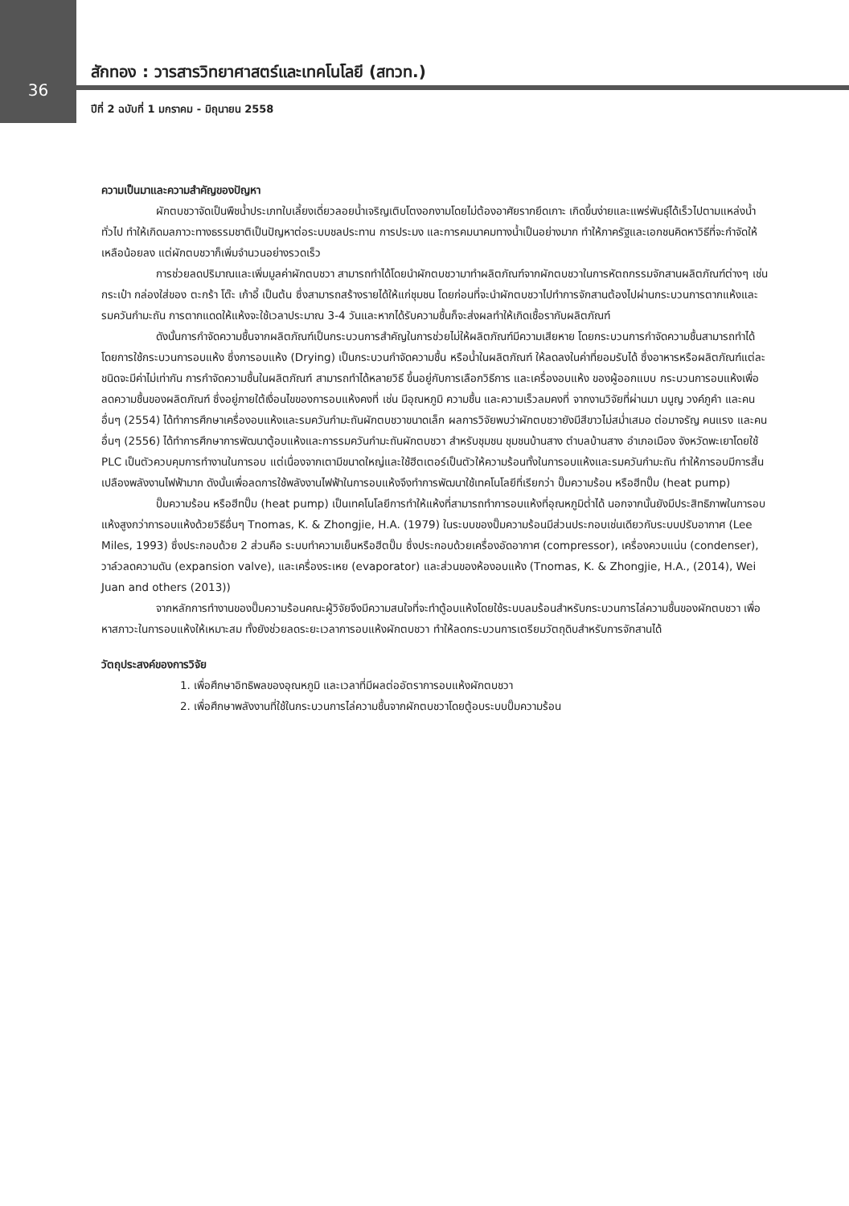36
สักทอง : วารสารวิทยาศาสตร์และเทคโนโลยี (สทวท.)
ปีที่ 2 ฉบับที่ 1 มกราคม - มิถุนายน 2558
ความเป็นมาและความสำคัญของปัญหา
ผักตบชวาจัดเป็นพืชน้ำประเภทใบเลี้ยงเดี่ยวลอยน้ำเจริญเติบโตงอกงามโดยไม่ต้องอาศัยรากยึดเกาะ เกิดขึ้นง่ายและแพร่พันธุ์ได้เร็วไปตามแหล่งน้ำทั่วไป ทำให้เกิดมลภาวะทางธรรมชาติเป็นปัญหาต่อระบบชลประทาน การประมง และการคมนาคมทางน้ำเป็นอย่างมาก ทำให้ภาครัฐและเอกชนคิดหาวิธีที่จะกำจัดให้เหลือน้อยลง แต่ผักตบชวาก็เพิ่มจำนวนอย่างรวดเร็ว
การช่วยลดปริมาณและเพิ่มมูลค่าผักตบชวา สามารถทำได้โดยนำผักตบชวามาทำผลิตภัณฑ์จากผักตบชวาในการหัตถกรรมจักสานผลิตภัณฑ์ต่างๆ เช่น กระเป๋า กล่องใส่ของ ตะกร้า โต๊ะ เก้าอี้ เป็นต้น ซึ่งสามารถสร้างรายได้ให้แก่ชุมชน โดยก่อนที่จะนำผักตบชวาไปทำการจักสานต้องไปผ่านกระบวนการตากแห้งและรมควันกำมะถัน การตากแดดให้แห้งจะใช้เวลาประมาณ 3-4 วันและหากได้รับความชื้นก็จะส่งผลทำให้เกิดเชื้อรากับผลิตภัณฑ์
ดังนั้นการกำจัดความชื้นจากผลิตภัณฑ์เป็นกระบวนการสำคัญในการช่วยไม่ให้ผลิตภัณฑ์มีความเสียหาย โดยกระบวนการกำจัดความชื้นสามารถทำได้โดยการใช้กระบวนการอบแห้ง ซึ่งการอบแห้ง (Drying) เป็นกระบวนกำจัดความชื้น หรือน้ำในผลิตภัณฑ์ ให้ลดลงในค่าที่ยอมรับได้ ซึ่งอาหารหรือผลิตภัณฑ์แต่ละชนิดจะมีค่าไม่เท่ากัน การกำจัดความชื้นในผลิตภัณฑ์ สามารถทำได้หลายวิธี ขึ้นอยู่กับการเลือกวิธีการ และเครื่องอบแห้ง ของผู้ออกแบบ กระบวนการอบแห้งเพื่อลดความชื้นของผลิตภัณฑ์ ซึ่งอยู่ภายใต้เงื่อนไขของการอบแห้งคงที่ เช่น มีอุณหภูมิ ความชื้น และความเร็วลมคงที่ จากงานวิจัยที่ผ่านมา มนูญ วงค์ภูคำ และคนอื่นๆ (2554) ได้ทำการศึกษาเครื่องอบแห้งและรมควันกำมะถันผักตบชวาขนาดเล็ก ผลการวิจัยพบว่าผักตบชวายังมีสีขาวไม่สม่ำเสมอ ต่อมาจรัญ คนแรง และคนอื่นๆ (2556) ได้ทำการศึกษาการพัฒนาตู้อบแห้งและการรมควันกำมะถันผักตบชวา สำหรับชุมชน ชุมชนบ้านสาง ตำบลบ้านสาง อำเภอเมือง จังหวัดพะเยาโดยใช้ PLC เป็นตัวควบคุมการทำงานในการอบ แต่เนื่องจากเตามีขนาดใหญ่และใช้ฮีตเตอร์เป็นตัวให้ความร้อนทั้งในการอบแห้งและรมควันกำมะถัน ทำให้การอบมีการสิ้นเปลืองพลังงานไฟฟ้ามาก ดังนั้นเพื่อลดการใช้พลังงานไฟฟ้าในการอบแห้งจึงทำการพัฒนาใช้เทคโนโลยีที่เรียกว่า ปั๊มความร้อน หรือฮีทปั๊ม (heat pump)
ปั๊มความร้อน หรือฮีทปั๊ม (heat pump) เป็นเทคโนโลยีการทำให้แห้งที่สามารถทำการอบแห้งที่อุณหภูมิต่ำได้ นอกจากนั้นยังมีประสิทธิภาพในการอบแห้งสูงกว่าการอบแห้งด้วยวิธีอื่นๆ Tnomas, K. & Zhongjie, H.A. (1979) ในระบบของปั๊มความร้อนมีส่วนประกอบเช่นเดียวกับระบบปรับอากาศ (Lee Miles, 1993) ซึ่งประกอบด้วย 2 ส่วนคือ ระบบทำความเย็นหรือฮีตปั๊ม ซึ่งประกอบด้วยเครื่องอัดอากาศ (compressor), เครื่องควบแน่น (condenser), วาล์วลดความดัน (expansion valve), และเครื่องระเหย (evaporator) และส่วนของห้องอบแห้ง (Tnomas, K. & Zhongjie, H.A., (2014), Wei Juan and others (2013))
จากหลักการทำงานของปั๊มความร้อนคณะผู้วิจัยจึงมีความสนใจที่จะทำตู้อบแห้งโดยใช้ระบบลมร้อนสำหรับกระบวนการไล่ความชื้นของผักตบชวา เพื่อหาสภาวะในการอบแห้งให้เหมาะสม ทั้งยังช่วยลดระยะเวลาการอบแห้งผักตบชวา ทำให้ลดกระบวนการเตรียมวัตถุดิบสำหรับการจักสานได้
วัตถุประสงค์ของการวิจัย
1. เพื่อศึกษาอิทธิพลของอุณหภูมิ และเวลาที่มีผลต่ออัตราการอบแห้งผักตบชวา
2. เพื่อศึกษาพลังงานที่ใช้ในกระบวนการไล่ความชื้นจากผักตบชวาโดยตู้อบระบบปั๊มความร้อน